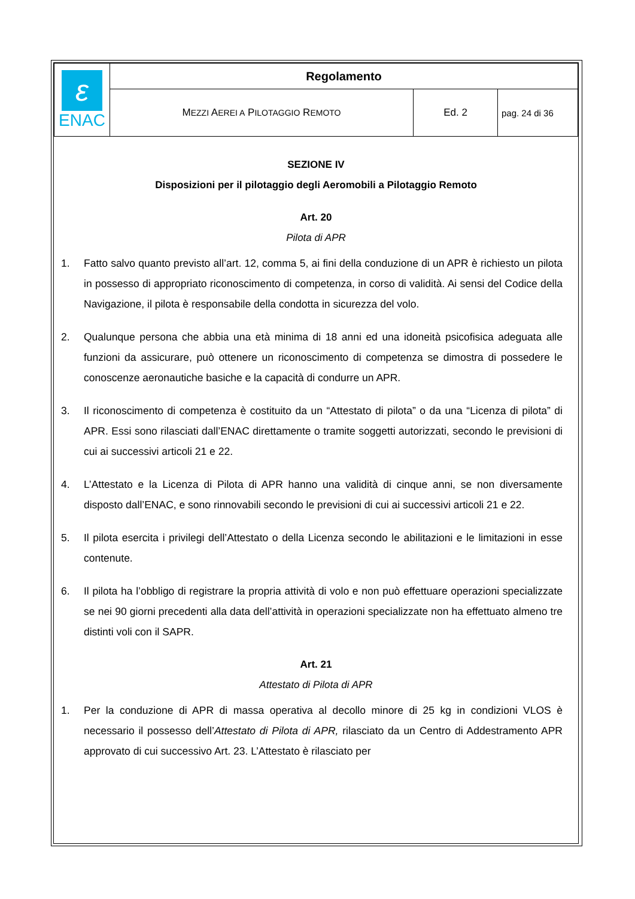| ε ENAC | Regolamento | | |
| | M EZZI A EREI A P ILOTAGGIO R EMOTO | Ed. 2 | pag. 24 di 36 |
SEZIONE IV
Disposizioni per il pilotaggio degli Aeromobili a Pilotaggio Remoto
Art. 20
Pilota di APR
1. Fatto salvo quanto previsto all’art. 12, comma 5, ai fini della conduzione di un APR è richiesto un pilota in possesso di appropriato riconoscimento di competenza, in corso di validità. Ai sensi del Codice della Navigazione, il pilota è responsabile della condotta in sicurezza del volo.
2. Qualunque persona che abbia una età minima di 18 anni ed una idoneità psicofisica adeguata alle funzioni da assicurare, può ottenere un riconoscimento di competenza se dimostra di possedere le conoscenze aeronautiche basiche e la capacità di condurre un APR.
3. Il riconoscimento di competenza è costituito da un “Attestato di pilota” o da una “Licenza di pilota” di APR. Essi sono rilasciati dall’ENAC direttamente o tramite soggetti autorizzati, secondo le previsioni di cui ai successivi articoli 21 e 22.
4. L’Attestato e la Licenza di Pilota di APR hanno una validità di cinque anni, se non diversamente disposto dall’ENAC, e sono rinnovabili secondo le previsioni di cui ai successivi articoli 21 e 22.
5. Il pilota esercita i privilegi dell’Attestato o della Licenza secondo le abilitazioni e le limitazioni in esse contenute.
6. Il pilota ha l’obbligo di registrare la propria attività di volo e non può effettuare operazioni specializzate se nei 90 giorni precedenti alla data dell’attività in operazioni specializzate non ha effettuato almeno tre distinti voli con il SAPR.
Art. 21
Attestato di Pilota di APR
1. Per la conduzione di APR di massa operativa al decollo minore di 25 kg in condizioni VLOS è necessario il possesso dell’Attestato di Pilota di APR, rilasciato da un Centro di Addestramento APR approvato di cui successivo Art. 23. L’Attestato è rilasciato per